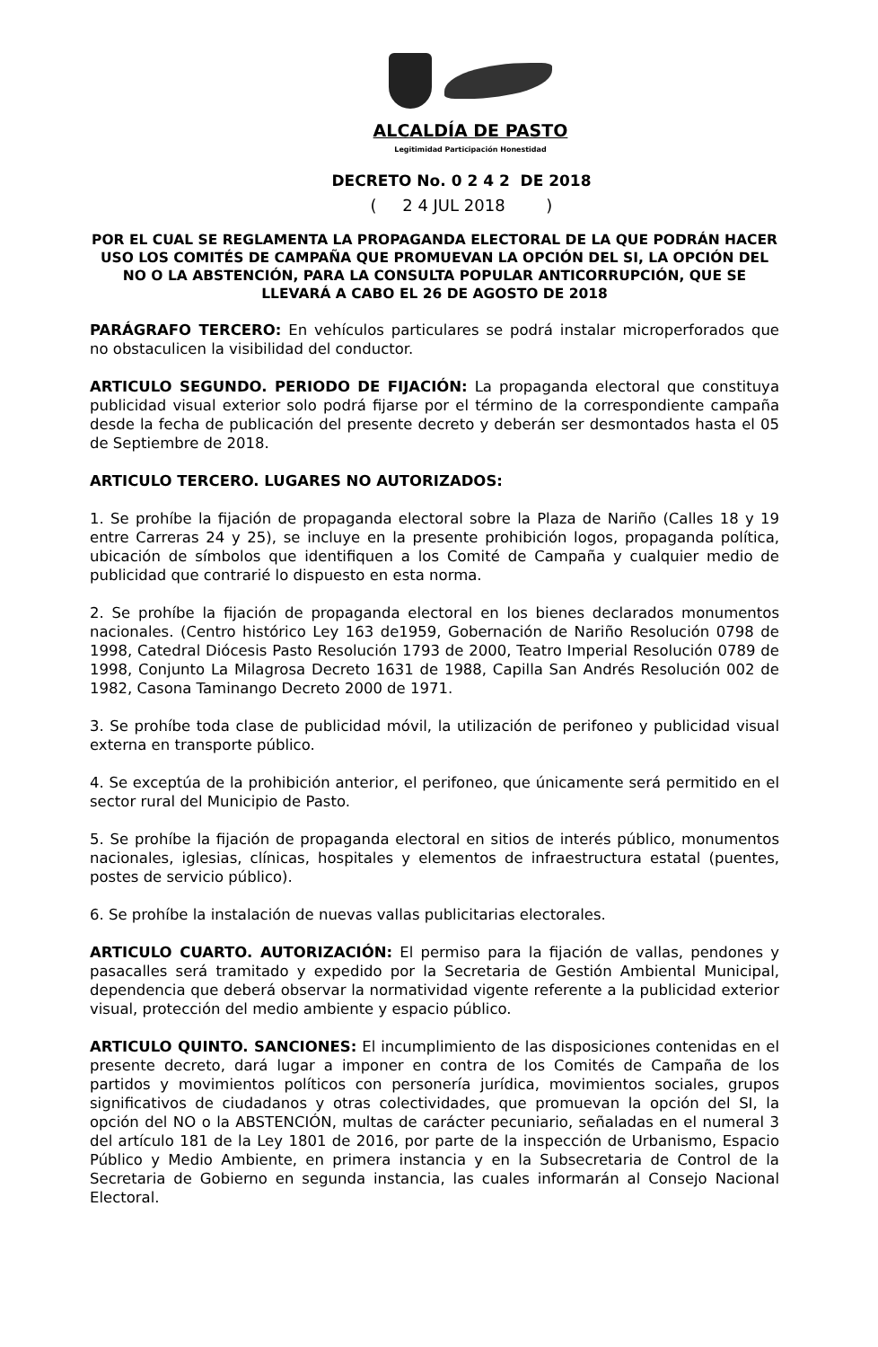ALCALDÍA DE PASTO
Legitimidad Participación Honestidad
DECRETO No. 0 2 4 2 DE 2018
( 2 4 JUL 2018 )
POR EL CUAL SE REGLAMENTA LA PROPAGANDA ELECTORAL DE LA QUE PODRÁN HACER USO LOS COMITÉS DE CAMPAÑA QUE PROMUEVAN LA OPCIÓN DEL SI, LA OPCIÓN DEL NO O LA ABSTENCIÓN, PARA LA CONSULTA POPULAR ANTICORRUPCIÓN, QUE SE LLEVARÁ A CABO EL 26 DE AGOSTO DE 2018
PARÁGRAFO TERCERO: En vehículos particulares se podrá instalar microperforados que no obstaculicen la visibilidad del conductor.
ARTICULO SEGUNDO. PERIODO DE FIJACIÓN: La propaganda electoral que constituya publicidad visual exterior solo podrá fijarse por el término de la correspondiente campaña desde la fecha de publicación del presente decreto y deberán ser desmontados hasta el 05 de Septiembre de 2018.
ARTICULO TERCERO. LUGARES NO AUTORIZADOS:
1. Se prohíbe la fijación de propaganda electoral sobre la Plaza de Nariño (Calles 18 y 19 entre Carreras 24 y 25), se incluye en la presente prohibición logos, propaganda política, ubicación de símbolos que identifiquen a los Comité de Campaña y cualquier medio de publicidad que contrarié lo dispuesto en esta norma.
2. Se prohíbe la fijación de propaganda electoral en los bienes declarados monumentos nacionales. (Centro histórico Ley 163 de1959, Gobernación de Nariño Resolución 0798 de 1998, Catedral Diócesis Pasto Resolución 1793 de 2000, Teatro Imperial Resolución 0789 de 1998, Conjunto La Milagrosa Decreto 1631 de 1988, Capilla San Andrés Resolución 002 de 1982, Casona Taminango Decreto 2000 de 1971.
3. Se prohíbe toda clase de publicidad móvil, la utilización de perifoneo y publicidad visual externa en transporte público.
4. Se exceptúa de la prohibición anterior, el perifoneo, que únicamente será permitido en el sector rural del Municipio de Pasto.
5. Se prohíbe la fijación de propaganda electoral en sitios de interés público, monumentos nacionales, iglesias, clínicas, hospitales y elementos de infraestructura estatal (puentes, postes de servicio público).
6. Se prohíbe la instalación de nuevas vallas publicitarias electorales.
ARTICULO CUARTO. AUTORIZACIÓN: El permiso para la fijación de vallas, pendones y pasacalles será tramitado y expedido por la Secretaria de Gestión Ambiental Municipal, dependencia que deberá observar la normatividad vigente referente a la publicidad exterior visual, protección del medio ambiente y espacio público.
ARTICULO QUINTO. SANCIONES: El incumplimiento de las disposiciones contenidas en el presente decreto, dará lugar a imponer en contra de los Comités de Campaña de los partidos y movimientos políticos con personería jurídica, movimientos sociales, grupos significativos de ciudadanos y otras colectividades, que promuevan la opción del SI, la opción del NO o la ABSTENCIÓN, multas de carácter pecuniario, señaladas en el numeral 3 del artículo 181 de la Ley 1801 de 2016, por parte de la inspección de Urbanismo, Espacio Público y Medio Ambiente, en primera instancia y en la Subsecretaria de Control de la Secretaria de Gobierno en segunda instancia, las cuales informarán al Consejo Nacional Electoral.